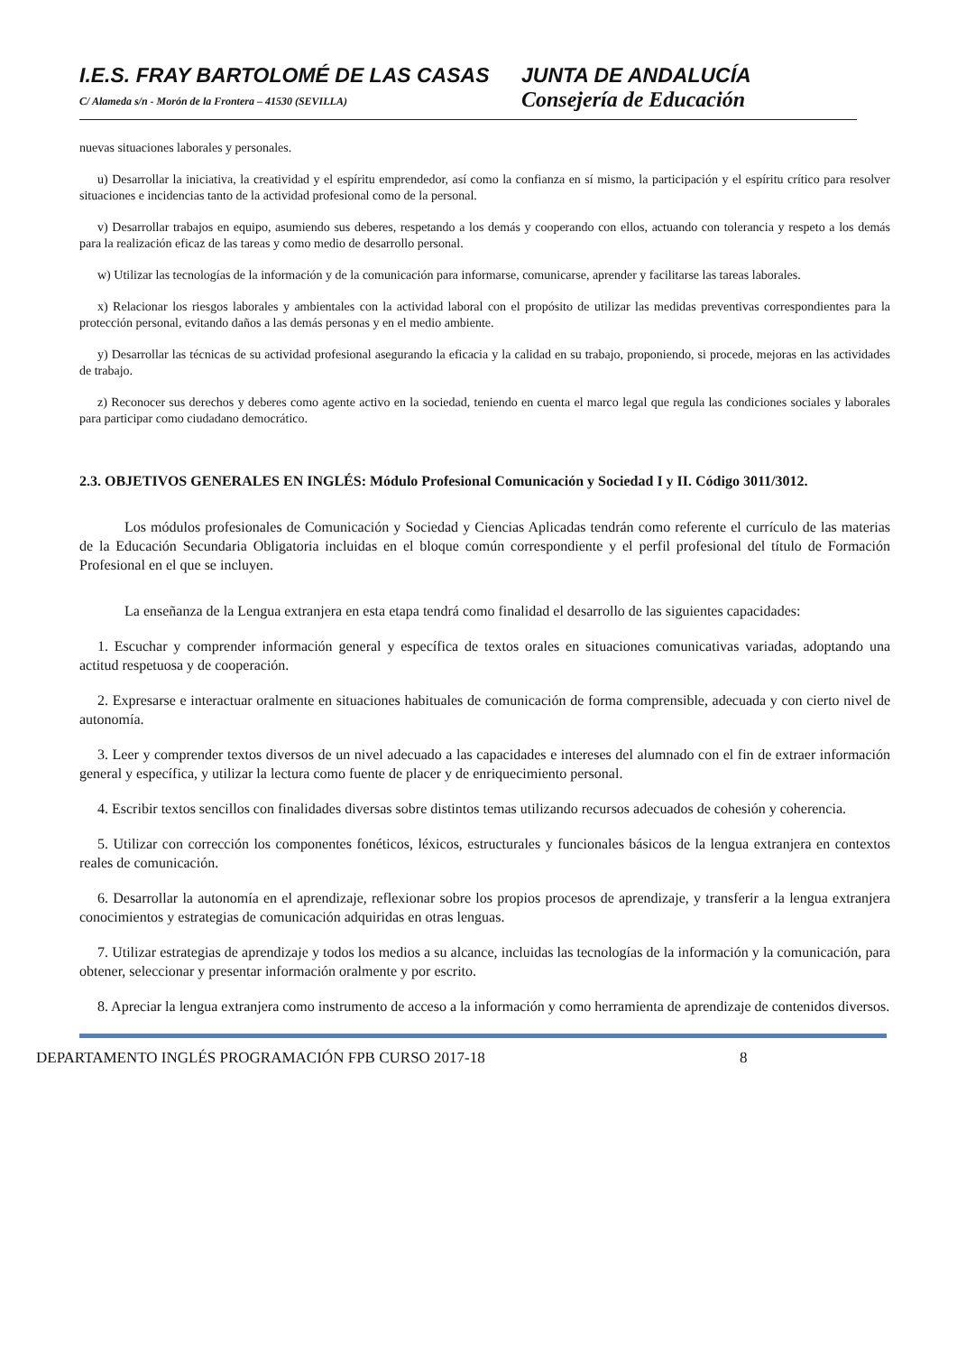I.E.S. FRAY BARTOLOMÉ DE LAS CASAS
C/ Alameda s/n - Morón de la Frontera – 41530 (SEVILLA)
JUNTA DE ANDALUCÍA
Consejería de Educación
nuevas situaciones laborales y personales.
u) Desarrollar la iniciativa, la creatividad y el espíritu emprendedor, así como la confianza en sí mismo, la participación y el espíritu crítico para resolver situaciones e incidencias tanto de la actividad profesional como de la personal.
v) Desarrollar trabajos en equipo, asumiendo sus deberes, respetando a los demás y cooperando con ellos, actuando con tolerancia y respeto a los demás para la realización eficaz de las tareas y como medio de desarrollo personal.
w) Utilizar las tecnologías de la información y de la comunicación para informarse, comunicarse, aprender y facilitarse las tareas laborales.
x) Relacionar los riesgos laborales y ambientales con la actividad laboral con el propósito de utilizar las medidas preventivas correspondientes para la protección personal, evitando daños a las demás personas y en el medio ambiente.
y) Desarrollar las técnicas de su actividad profesional asegurando la eficacia y la calidad en su trabajo, proponiendo, si procede, mejoras en las actividades de trabajo.
z) Reconocer sus derechos y deberes como agente activo en la sociedad, teniendo en cuenta el marco legal que regula las condiciones sociales y laborales para participar como ciudadano democrático.
2.3. OBJETIVOS GENERALES EN INGLÉS: Módulo Profesional Comunicación y Sociedad I y II. Código 3011/3012.
Los módulos profesionales de Comunicación y Sociedad y Ciencias Aplicadas tendrán como referente el currículo de las materias de la Educación Secundaria Obligatoria incluidas en el bloque común correspondiente y el perfil profesional del título de Formación Profesional en el que se incluyen.
La enseñanza de la Lengua extranjera en esta etapa tendrá como finalidad el desarrollo de las siguientes capacidades:
1. Escuchar y comprender información general y específica de textos orales en situaciones comunicativas variadas, adoptando una actitud respetuosa y de cooperación.
2. Expresarse e interactuar oralmente en situaciones habituales de comunicación de forma comprensible, adecuada y con cierto nivel de autonomía.
3. Leer y comprender textos diversos de un nivel adecuado a las capacidades e intereses del alumnado con el fin de extraer información general y específica, y utilizar la lectura como fuente de placer y de enriquecimiento personal.
4. Escribir textos sencillos con finalidades diversas sobre distintos temas utilizando recursos adecuados de cohesión y coherencia.
5. Utilizar con corrección los componentes fonéticos, léxicos, estructurales y funcionales básicos de la lengua extranjera en contextos reales de comunicación.
6. Desarrollar la autonomía en el aprendizaje, reflexionar sobre los propios procesos de aprendizaje, y transferir a la lengua extranjera conocimientos y estrategias de comunicación adquiridas en otras lenguas.
7. Utilizar estrategias de aprendizaje y todos los medios a su alcance, incluidas las tecnologías de la información y la comunicación, para obtener, seleccionar y presentar información oralmente y por escrito.
8. Apreciar la lengua extranjera como instrumento de acceso a la información y como herramienta de aprendizaje de contenidos diversos.
DEPARTAMENTO INGLÉS PROGRAMACIÓN FPB CURSO 2017-18 8